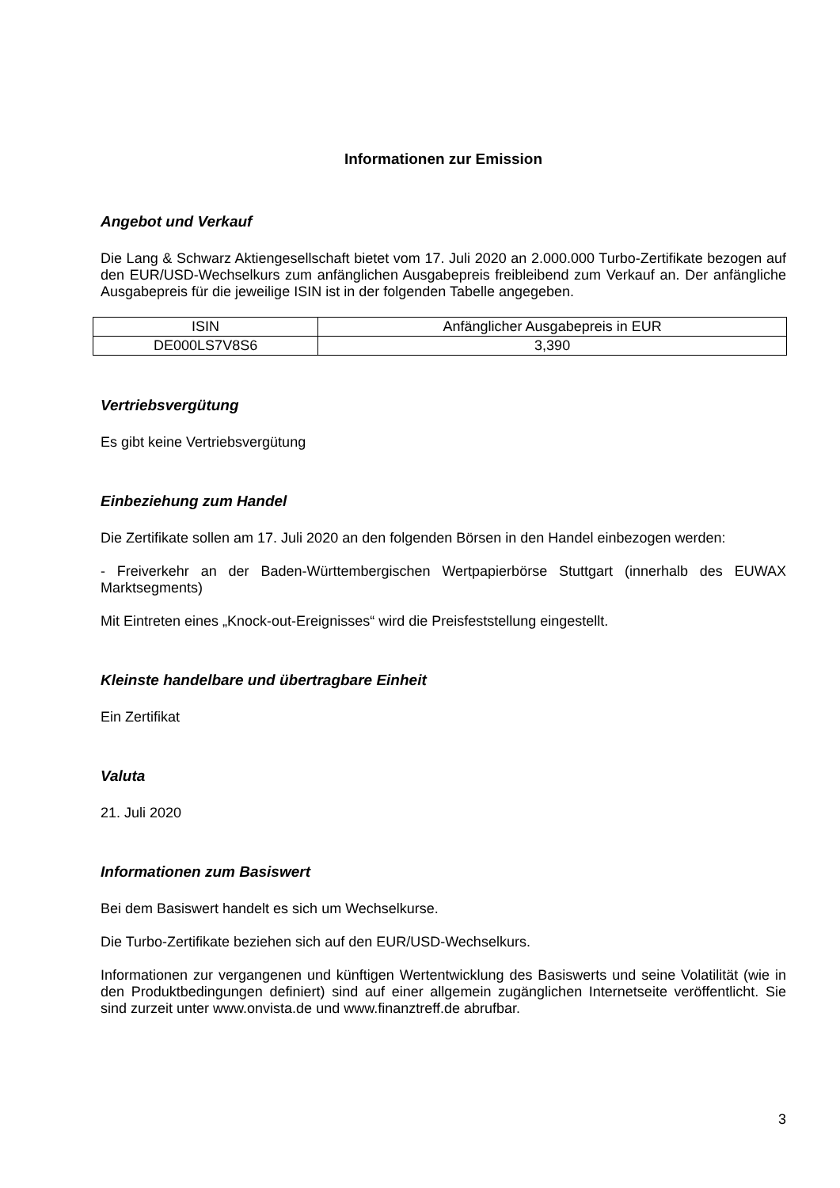Informationen zur Emission
Angebot und Verkauf
Die Lang & Schwarz Aktiengesellschaft bietet vom 17. Juli 2020 an 2.000.000 Turbo-Zertifikate bezogen auf den EUR/USD-Wechselkurs zum anfänglichen Ausgabepreis freibleibend zum Verkauf an. Der anfängliche Ausgabepreis für die jeweilige ISIN ist in der folgenden Tabelle angegeben.
| ISIN | Anfänglicher Ausgabepreis in EUR |
| DE000LS7V8S6 | 3,390 |
Vertriebsvergütung
Es gibt keine Vertriebsvergütung
Einbeziehung zum Handel
Die Zertifikate sollen am 17. Juli 2020 an den folgenden Börsen in den Handel einbezogen werden:
- Freiverkehr an der Baden-Württembergischen Wertpapierbörse Stuttgart (innerhalb des EUWAX Marktsegments)
Mit Eintreten eines „Knock-out-Ereignisses“ wird die Preisfeststellung eingestellt.
Kleinste handelbare und übertragbare Einheit
Ein Zertifikat
Valuta
21. Juli 2020
Informationen zum Basiswert
Bei dem Basiswert handelt es sich um Wechselkurse.
Die Turbo-Zertifikate beziehen sich auf den EUR/USD-Wechselkurs.
Informationen zur vergangenen und künftigen Wertentwicklung des Basiswerts und seine Volatilität (wie in den Produktbedingungen definiert) sind auf einer allgemein zugänglichen Internetseite veröffentlicht. Sie sind zurzeit unter www.onvista.de und www.finanztreff.de abrufbar.
3